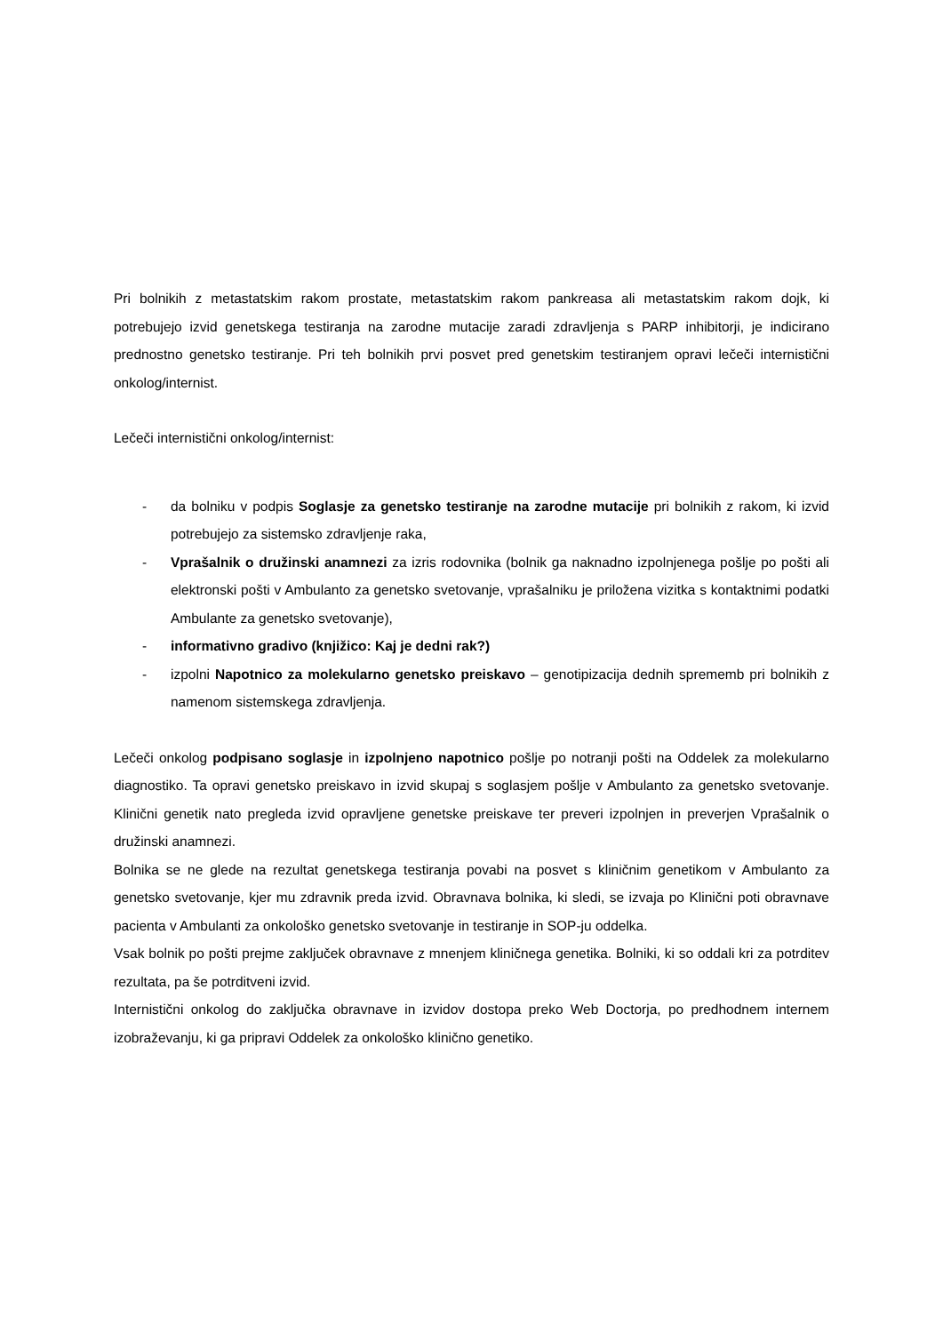Pri bolnikih z metastatskim rakom prostate, metastatskim rakom pankreasa ali metastatskim rakom dojk, ki potrebujejo izvid genetskega testiranja na zarodne mutacije zaradi zdravljenja s PARP inhibitorji, je indicirano prednostno genetsko testiranje. Pri teh bolnikih prvi posvet pred genetskim testiranjem opravi lečeči internistični onkolog/internist.
Lečeči internistični onkolog/internist:
- da bolniku v podpis Soglasje za genetsko testiranje na zarodne mutacije pri bolnikih z rakom, ki izvid potrebujejo za sistemsko zdravljenje raka,
- Vprašalnik o družinski anamnezi za izris rodovnika (bolnik ga naknadno izpolnjenega pošlje po pošti ali elektronski pošti v Ambulanto za genetsko svetovanje, vprašalniku je priložena vizitka s kontaktnimi podatki Ambulante za genetsko svetovanje),
- informativno gradivo (knjižico: Kaj je dedni rak?)
- izpolni Napotnico za molekularno genetsko preiskavo – genotipizacija dednih sprememb pri bolnikih z namenom sistemskega zdravljenja.
Lečeči onkolog podpisano soglasje in izpolnjeno napotnico pošlje po notranji pošti na Oddelek za molekularno diagnostiko. Ta opravi genetsko preiskavo in izvid skupaj s soglasjem pošlje v Ambulanto za genetsko svetovanje. Klinični genetik nato pregleda izvid opravljene genetske preiskave ter preveri izpolnjen in preverjen Vprašalnik o družinski anamnezi.
Bolnika se ne glede na rezultat genetskega testiranja povabi na posvet s kliničnim genetikom v Ambulanto za genetsko svetovanje, kjer mu zdravnik preda izvid. Obravnava bolnika, ki sledi, se izvaja po Klinični poti obravnave pacienta v Ambulanti za onkološko genetsko svetovanje in testiranje in SOP-ju oddelka.
Vsak bolnik po pošti prejme zaključek obravnave z mnenjem kliničnega genetika. Bolniki, ki so oddali kri za potrditev rezultata, pa še potrditveni izvid.
Internistični onkolog do zaključka obravnave in izvidov dostopa preko Web Doctorja, po predhodnem internem izobraževanju, ki ga pripravi Oddelek za onkološko klinično genetiko.